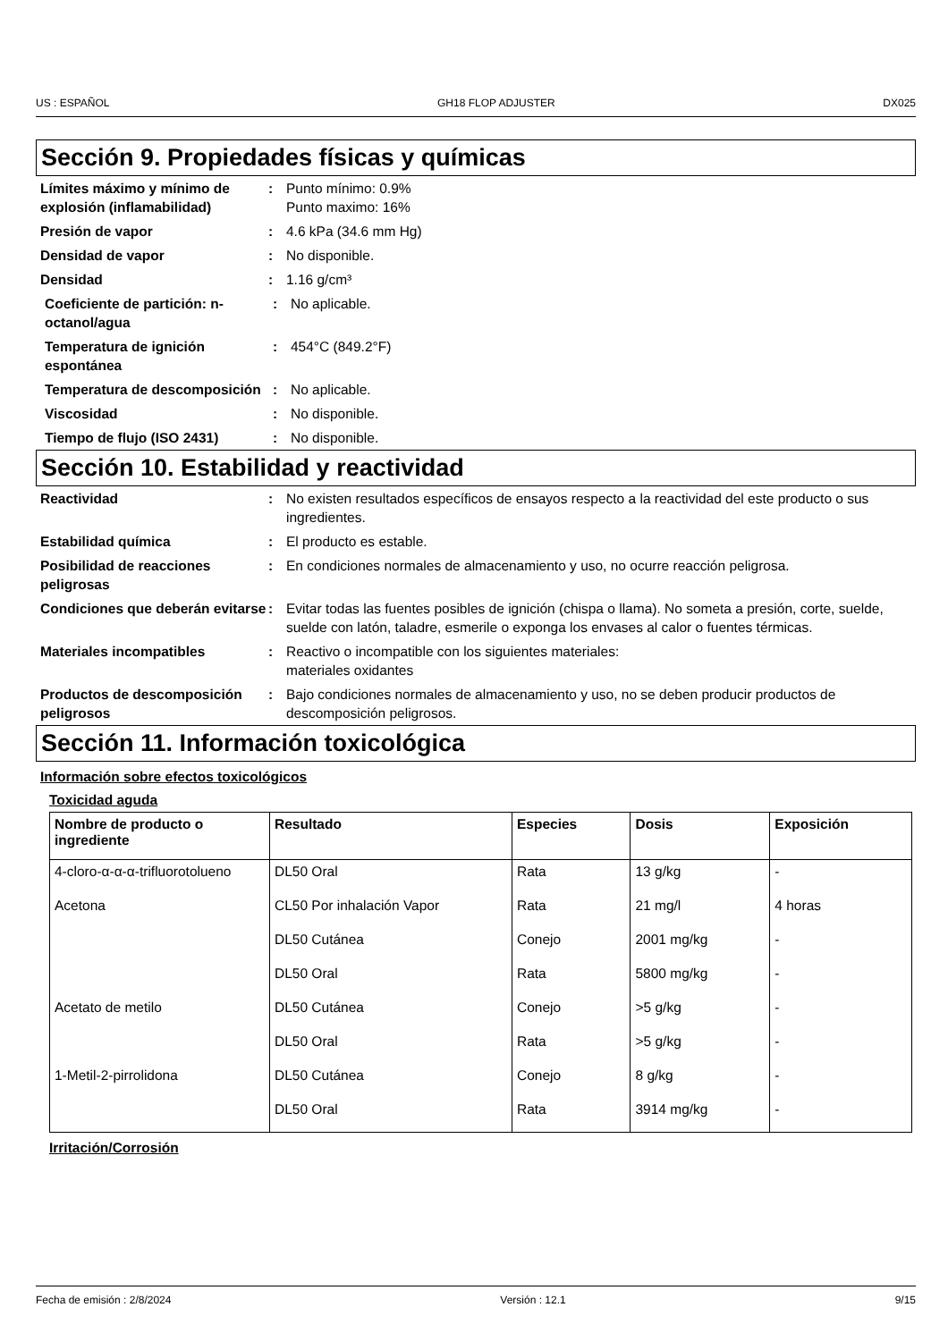US : ESPAÑOL GH18 FLOP ADJUSTER DX025
Sección 9. Propiedades físicas y químicas
Límites máximo y mínimo de explosión (inflamabilidad)
: Punto mínimo: 0.9%
Punto maximo: 16%
Presión de vapor : 4.6 kPa (34.6 mm Hg)
Densidad de vapor : No disponible.
Densidad : 1.16 g/cm³
Coeficiente de partición: n-octanol/agua
: No aplicable.
Temperatura de ignición espontánea
: 454°C (849.2°F)
Temperatura de descomposición
: No aplicable.
Viscosidad : No disponible.
Tiempo de flujo (ISO 2431) : No disponible.
Sección 10. Estabilidad y reactividad
Reactividad : No existen resultados específicos de ensayos respecto a la reactividad del este producto o sus ingredientes.
Estabilidad química : El producto es estable.
Posibilidad de reacciones peligrosas
: En condiciones normales de almacenamiento y uso, no ocurre reacción peligrosa.
Condiciones que deberán evitarse
: Evitar todas las fuentes posibles de ignición (chispa o llama). No someta a presión, corte, suelde, suelde con latón, taladre, esmerile o exponga los envases al calor o fuentes térmicas.
Materiales incompatibles : Reactivo o incompatible con los siguientes materiales:
materiales oxidantes
Productos de descomposición peligrosos
: Bajo condiciones normales de almacenamiento y uso, no se deben producir productos de descomposición peligrosos.
Sección 11. Información toxicológica
Información sobre efectos toxicológicos
Toxicidad aguda
| Nombre de producto o ingrediente | Resultado | Especies | Dosis | Exposición |
| --- | --- | --- | --- | --- |
| 4-cloro-α-α-α-trifluorotolueno | DL50 Oral | Rata | 13 g/kg | - |
| Acetona | CL50 Por inhalación Vapor | Rata | 21 mg/l | 4 horas |
| | DL50 Cutánea | Conejo | 2001 mg/kg | - |
| | DL50 Oral | Rata | 5800 mg/kg | - |
| Acetato de metilo | DL50 Cutánea | Conejo | >5 g/kg | - |
| | DL50 Oral | Rata | >5 g/kg | - |
| 1-Metil-2-pirrolidona | DL50 Cutánea | Conejo | 8 g/kg | - |
| | DL50 Oral | Rata | 3914 mg/kg | - |
Irritación/Corrosión
Fecha de emisión : 2/8/2024 Versión : 12.1 9/15